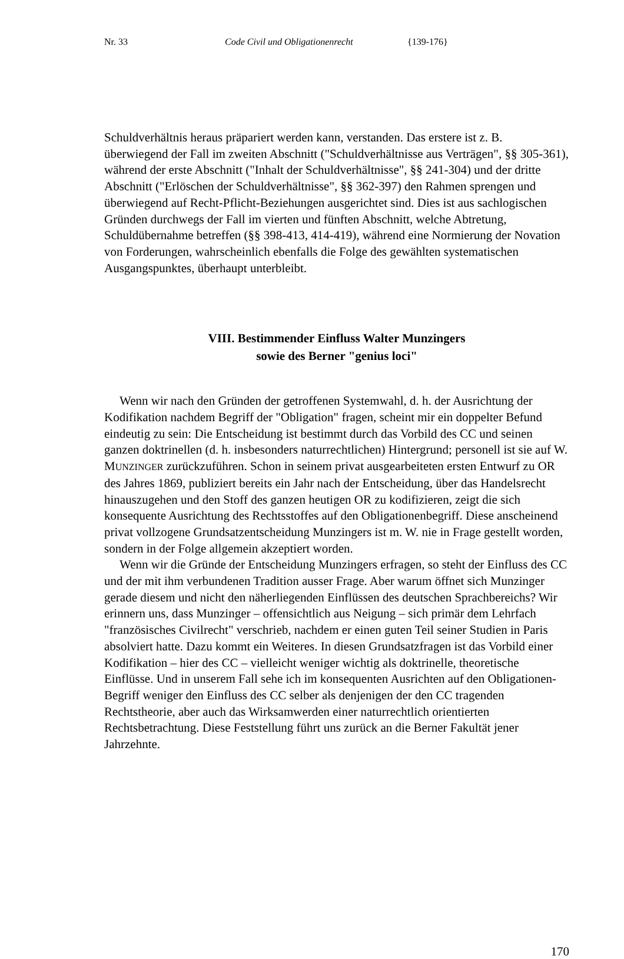Nr. 33 Code Civil und Obligationenrecht {139-176}
Schuldverhältnis heraus präpariert werden kann, verstanden. Das erstere ist z. B. überwiegend der Fall im zweiten Abschnitt ("Schuldverhältnisse aus Verträgen", §§ 305-361), während der erste Abschnitt ("Inhalt der Schuldverhältnisse", §§ 241-304) und der dritte Abschnitt ("Erlöschen der Schuldverhältnisse", §§ 362-397) den Rahmen sprengen und überwiegend auf Recht-Pflicht-Beziehungen ausgerichtet sind. Dies ist aus sachlogischen Gründen durchwegs der Fall im vierten und fünften Abschnitt, welche Abtretung, Schuldübernahme betreffen (§§ 398-413, 414-419), während eine Normierung der Novation von Forderungen, wahrscheinlich ebenfalls die Folge des gewählten systematischen Ausgangspunktes, überhaupt unterbleibt.
VIII. Bestimmender Einfluss Walter Munzingers
sowie des Berner "genius loci"
Wenn wir nach den Gründen der getroffenen Systemwahl, d. h. der Ausrichtung der Kodifikation nachdem Begriff der "Obligation" fragen, scheint mir ein doppelter Befund eindeutig zu sein: Die Entscheidung ist bestimmt durch das Vorbild des CC und seinen ganzen doktrinellen (d. h. insbesonders naturrechtlichen) Hintergrund; personell ist sie auf W. MUNZINGER zurückzuführen. Schon in seinem privat ausgearbeiteten ersten Entwurf zu OR des Jahres 1869, publiziert bereits ein Jahr nach der Entscheidung, über das Handelsrecht hinauszugehen und den Stoff des ganzen heutigen OR zu kodifizieren, zeigt die sich konsequente Ausrichtung des Rechtsstoffes auf den Obligationenbegriff. Diese anscheinend privat vollzogene Grundsatzentscheidung Munzingers ist m. W. nie in Frage gestellt worden, sondern in der Folge allgemein akzeptiert worden.
Wenn wir die Gründe der Entscheidung Munzingers erfragen, so steht der Einfluss des CC und der mit ihm verbundenen Tradition ausser Frage. Aber warum öffnet sich Munzinger gerade diesem und nicht den näherliegenden Einflüssen des deutschen Sprachbereichs? Wir erinnern uns, dass Munzinger – offensichtlich aus Neigung – sich primär dem Lehrfach "französisches Civilrecht" verschrieb, nachdem er einen guten Teil seiner Studien in Paris absolviert hatte. Dazu kommt ein Weiteres. In diesen Grundsatzfragen ist das Vorbild einer Kodifikation – hier des CC – vielleicht weniger wichtig als doktrinelle, theoretische Einflüsse. Und in unserem Fall sehe ich im konsequenten Ausrichten auf den Obligationen-Begriff weniger den Einfluss des CC selber als denjenigen der den CC tragenden Rechtstheorie, aber auch das Wirksamwerden einer naturrechtlich orientierten Rechtsbetrachtung. Diese Feststellung führt uns zurück an die Berner Fakultät jener Jahrzehnte.
170